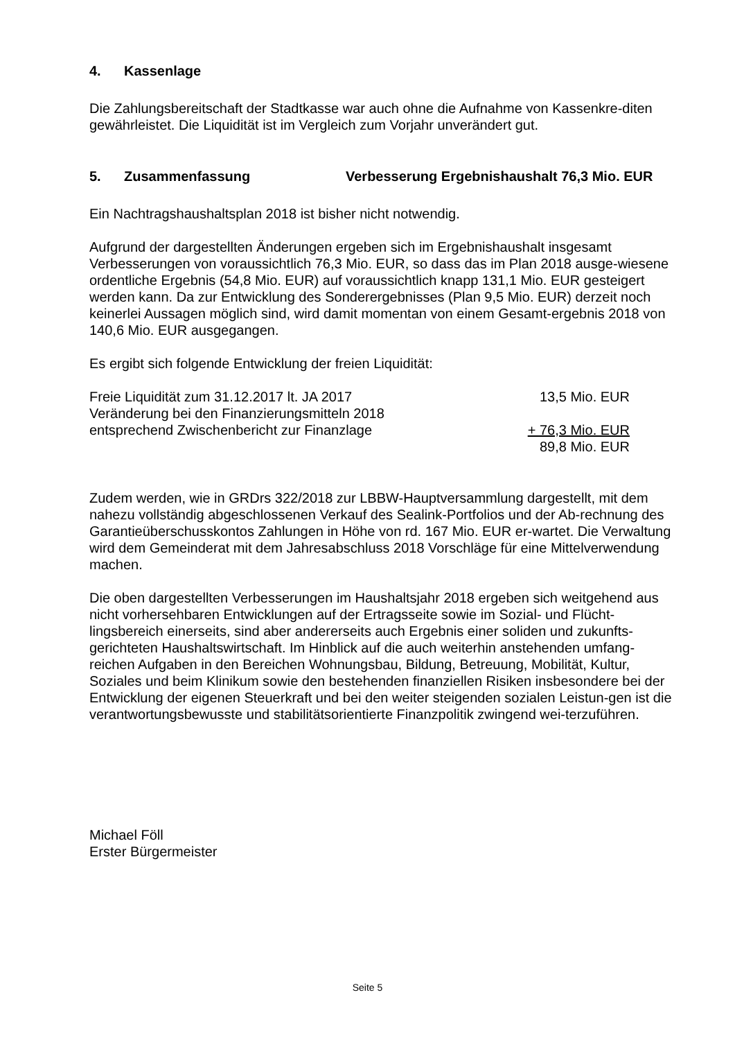4. Kassenlage
Die Zahlungsbereitschaft der Stadtkasse war auch ohne die Aufnahme von Kassenkre-diten gewährleistet. Die Liquidität ist im Vergleich zum Vorjahr unverändert gut.
5. Zusammenfassung Verbesserung Ergebnishaushalt 76,3 Mio. EUR
Ein Nachtragshaushaltsplan 2018 ist bisher nicht notwendig.
Aufgrund der dargestellten Änderungen ergeben sich im Ergebnishaushalt insgesamt Verbesserungen von voraussichtlich 76,3 Mio. EUR, so dass das im Plan 2018 ausge-wiesene ordentliche Ergebnis (54,8 Mio. EUR) auf voraussichtlich knapp 131,1 Mio. EUR gesteigert werden kann. Da zur Entwicklung des Sonderergebnisses (Plan 9,5 Mio. EUR) derzeit noch keinerlei Aussagen möglich sind, wird damit momentan von einem Gesamt-ergebnis 2018 von 140,6 Mio. EUR ausgegangen.
Es ergibt sich folgende Entwicklung der freien Liquidität:
| Freie Liquidität zum 31.12.2017 lt. JA 2017 | 13,5 Mio. EUR |
| Veränderung bei den Finanzierungsmitteln 2018 | |
| entsprechend Zwischenbericht zur Finanzlage | + 76,3 Mio. EUR |
| | 89,8 Mio. EUR |
Zudem werden, wie in GRDrs 322/2018 zur LBBW-Hauptversammlung dargestellt, mit dem nahezu vollständig abgeschlossenen Verkauf des Sealink-Portfolios und der Ab-rechnung des Garantieüberschusskontos Zahlungen in Höhe von rd. 167 Mio. EUR er-wartet. Die Verwaltung wird dem Gemeinderat mit dem Jahresabschluss 2018 Vorschläge für eine Mittelverwendung machen.
Die oben dargestellten Verbesserungen im Haushaltsjahr 2018 ergeben sich weitgehend aus nicht vorhersehbaren Entwicklungen auf der Ertragsseite sowie im Sozial- und Flücht-lingsbereich einerseits, sind aber andererseits auch Ergebnis einer soliden und zukunfts-gerichteten Haushaltswirtschaft. Im Hinblick auf die auch weiterhin anstehenden umfang-reichen Aufgaben in den Bereichen Wohnungsbau, Bildung, Betreuung, Mobilität, Kultur, Soziales und beim Klinikum sowie den bestehenden finanziellen Risiken insbesondere bei der Entwicklung der eigenen Steuerkraft und bei den weiter steigenden sozialen Leistun-gen ist die verantwortungsbewusste und stabilitätsorientierte Finanzpolitik zwingend wei-terzuführen.
Michael Föll
Erster Bürgermeister
Seite 5